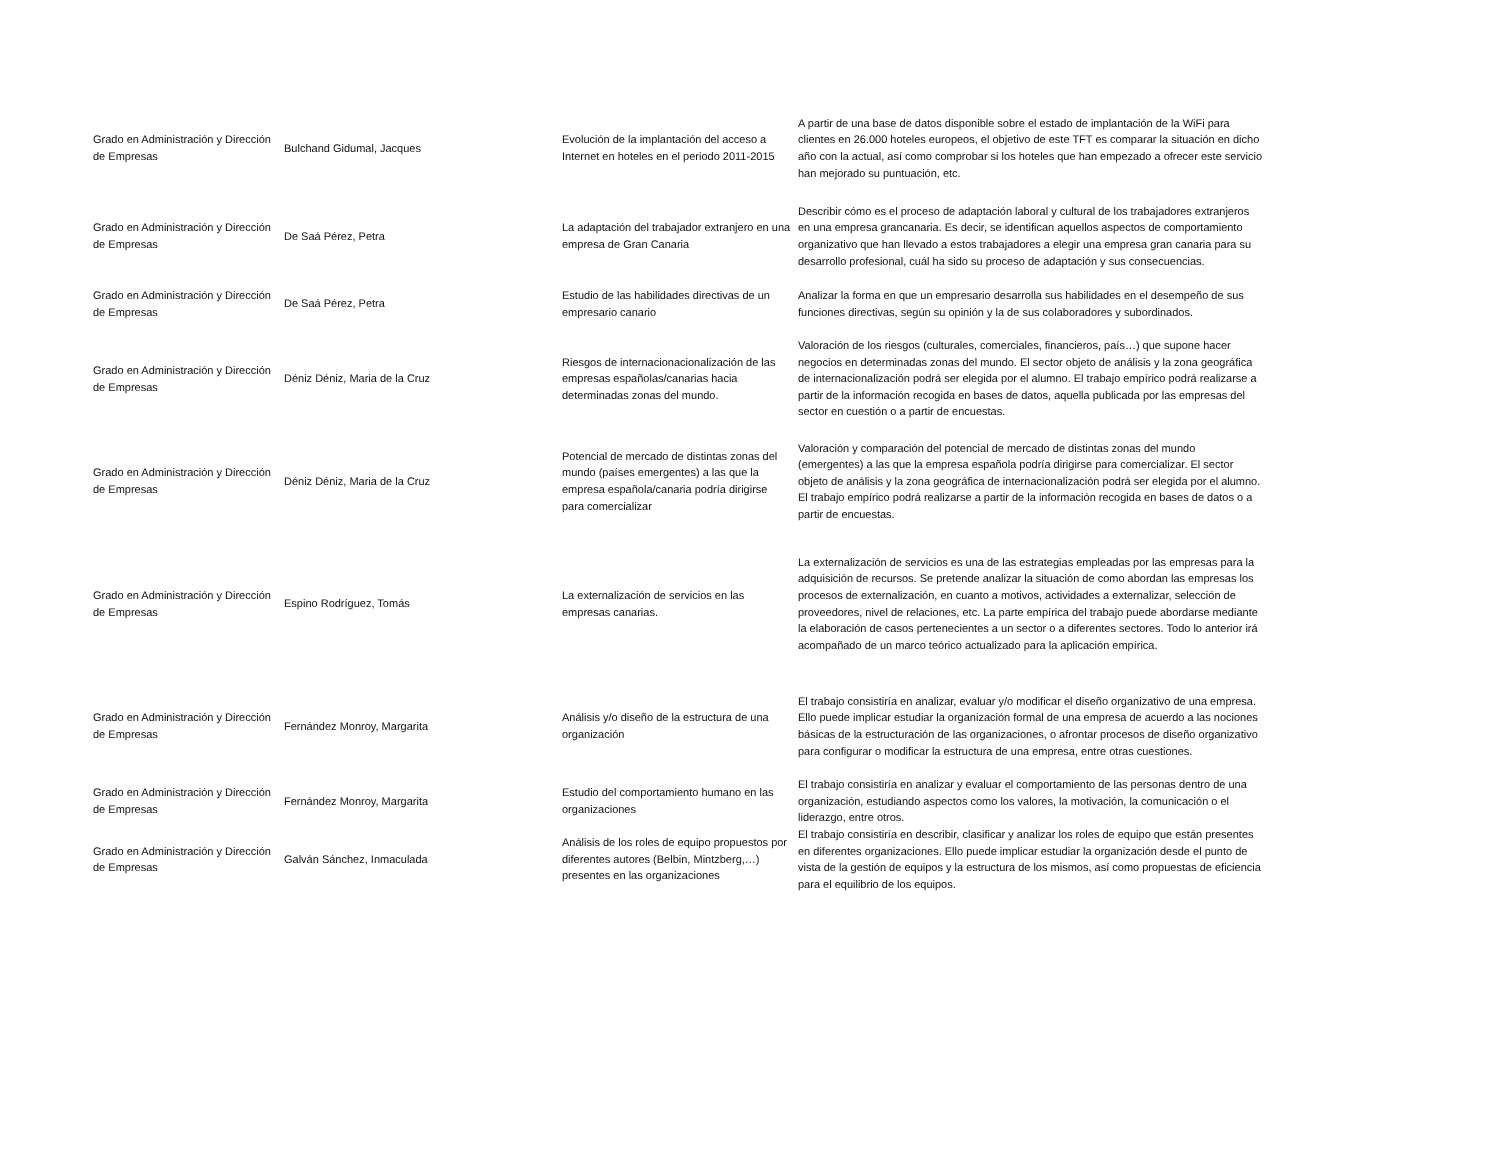| Grado en Administración y Dirección de Empresas | Bulchand Gidumal, Jacques | Evolución de la implantación del acceso a Internet en hoteles en el periodo 2011-2015 | A partir de una base de datos disponible sobre el estado de implantación de la WiFi para clientes en 26.000 hoteles europeos, el objetivo de este TFT es comparar la situación en dicho año con la actual, así como comprobar si los hoteles que han empezado a ofrecer este servicio han mejorado su puntuación, etc. |
| Grado en Administración y Dirección de Empresas | De Saá Pérez, Petra | La adaptación del trabajador extranjero en una empresa de Gran Canaria | Describir cómo es el proceso de adaptación laboral y cultural de los trabajadores extranjeros en una empresa grancanaria. Es decir, se identifican aquellos aspectos de comportamiento organizativo que han llevado a estos trabajadores a elegir una empresa gran canaria para su desarrollo profesional, cuál ha sido su proceso de adaptación y sus consecuencias. |
| Grado en Administración y Dirección de Empresas | De Saá Pérez, Petra | Estudio de las habilidades directivas de un empresario canario | Analizar la forma en que un empresario desarrolla sus habilidades en el desempeño de sus funciones directivas, según su opinión y la de sus colaboradores y subordinados. |
| Grado en Administración y Dirección de Empresas | Déniz Déniz, Maria de la Cruz | Riesgos de internacionacionalización de las empresas españolas/canarias hacia determinadas zonas del mundo. | Valoración de los riesgos (culturales, comerciales, financieros, país…) que supone hacer negocios en determinadas zonas del mundo. El sector objeto de análisis y la zona geográfica de internacionalización podrá ser elegida por el alumno. El trabajo empírico podrá realizarse a partir de la información recogida en bases de datos, aquella publicada por las empresas del sector en cuestión o a partir de encuestas. |
| Grado en Administración y Dirección de Empresas | Déniz Déniz, Maria de la Cruz | Potencial de mercado de distintas zonas del mundo (países emergentes) a las que la empresa española/canaria podría dirigirse para comercializar | Valoración y comparación del potencial de mercado de distintas zonas del mundo (emergentes) a las que la empresa española podría dirigirse para comercializar. El sector objeto de análisis y la zona geográfica de internacionalización podrá ser elegida por el alumno. El trabajo empírico podrá realizarse a partir de la información recogida en bases de datos o a partir de encuestas. |
| Grado en Administración y Dirección de Empresas | Espino Rodríguez, Tomás | La externalización de servicios en las empresas canarias. | La externalización de servicios es una de las estrategias empleadas por las empresas para la adquisición de recursos. Se pretende analizar la situación de como abordan las empresas los procesos de externalización, en cuanto a motivos, actividades a externalizar, selección de proveedores, nivel de relaciones, etc. La parte empírica del trabajo puede abordarse mediante la elaboración de casos pertenecientes a un sector o a diferentes sectores. Todo lo anterior irá acompañado de un marco teórico actualizado para la aplicación empírica. |
| Grado en Administración y Dirección de Empresas | Fernández Monroy, Margarita | Análisis y/o diseño de la estructura de una organización | El trabajo consistiría en analizar, evaluar y/o modificar el diseño organizativo de una empresa. Ello puede implicar estudiar la organización formal de una empresa de acuerdo a las nociones básicas de la estructuración de las organizaciones, o afrontar procesos de diseño organizativo para configurar o modificar la estructura de una empresa, entre otras cuestiones. |
| Grado en Administración y Dirección de Empresas | Fernández Monroy, Margarita | Estudio del comportamiento humano en las organizaciones | El trabajo consistiría en analizar y evaluar el comportamiento de las personas dentro de una organización, estudiando aspectos como los valores, la motivación, la comunicación o el liderazgo, entre otros. |
| Grado en Administración y Dirección de Empresas | Galván Sánchez, Inmaculada | Análisis de los roles de equipo propuestos por diferentes autores (Belbin, Mintzberg,…) presentes en las organizaciones | El trabajo consistiría en describir, clasificar y analizar los roles de equipo que están presentes en diferentes organizaciones. Ello puede implicar estudiar la organización desde el punto de vista de la gestión de equipos y la estructura de los mismos, así como propuestas de eficiencia para el equilibrio de los equipos. |